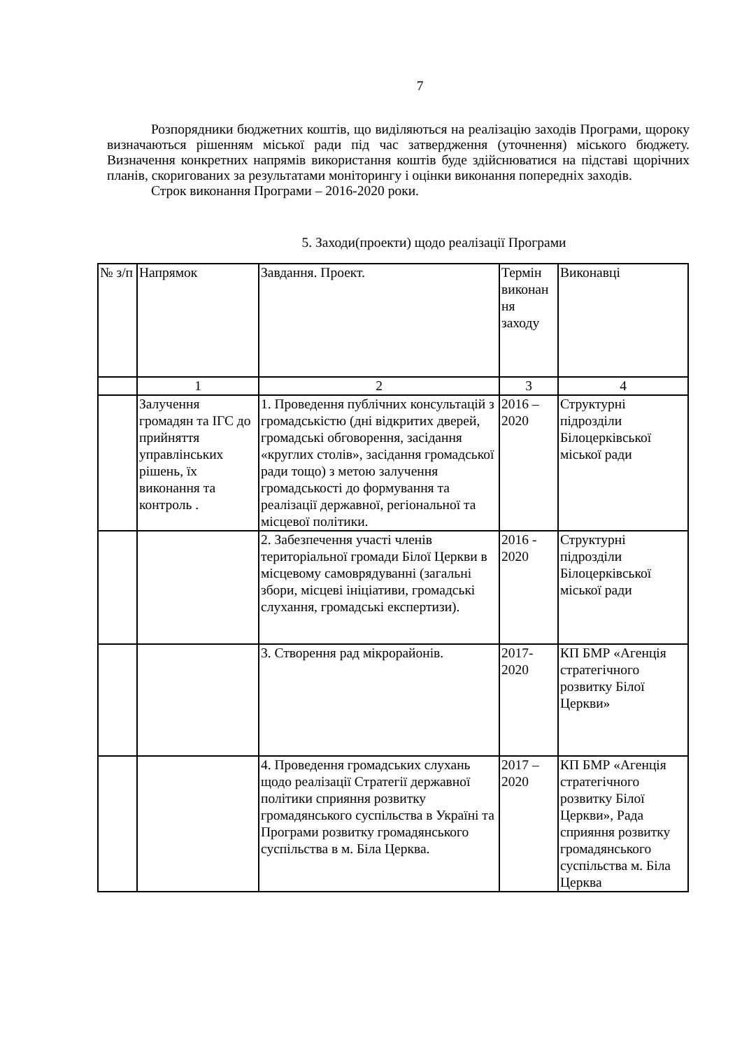7
Розпорядники бюджетних коштів, що виділяються на реалізацію заходів Програми, щороку визначаються рішенням міської ради під час затвердження (уточнення) міського бюджету. Визначення конкретних напрямів використання коштів буде здійснюватися на підставі щорічних планів, скоригованих за результатами моніторингу і оцінки виконання попередніх заходів.
Строк виконання Програми – 2016-2020 роки.
5. Заходи(проекти) щодо реалізації Програми
| № з/п | Напрямок | Завдання. Проект. | Термін виконан ня заходу | Виконавці |
| | 1 | 2 | 3 | 4 |
| | Залучення громадян та ІГС до прийняття управлінських рішень, їх виконання та контроль . | 1. Проведення публічних консультацій з громадськістю (дні відкритих дверей, громадські обговорення, засідання «круглих столів», засідання громадської ради тощо) з метою залучення громадськості до формування та реалізації державної, регіональної та місцевої політики. | 2016 – 2020 | Структурні підрозділи Білоцерківської міської ради |
| | | 2. Забезпечення участі членів територіальної громади Білої Церкви в місцевому самоврядуванні (загальні збори, місцеві ініціативи, громадські слухання, громадські експертизи). | 2016 - 2020 | Структурні підрозділи Білоцерківської міської ради |
| | | 3. Створення рад мікрорайонів. | 2017- 2020 | КП БМР «Агенція стратегічного розвитку Білої Церкви» |
| | | 4. Проведення громадських слухань щодо реалізації Стратегії державної політики сприяння розвитку громадянського суспільства в Україні та Програми розвитку громадянського суспільства в м. Біла Церква. | 2017 – 2020 | КП БМР «Агенція стратегічного розвитку Білої Церкви», Рада сприяння розвитку громадянського суспільства м. Біла Церква |